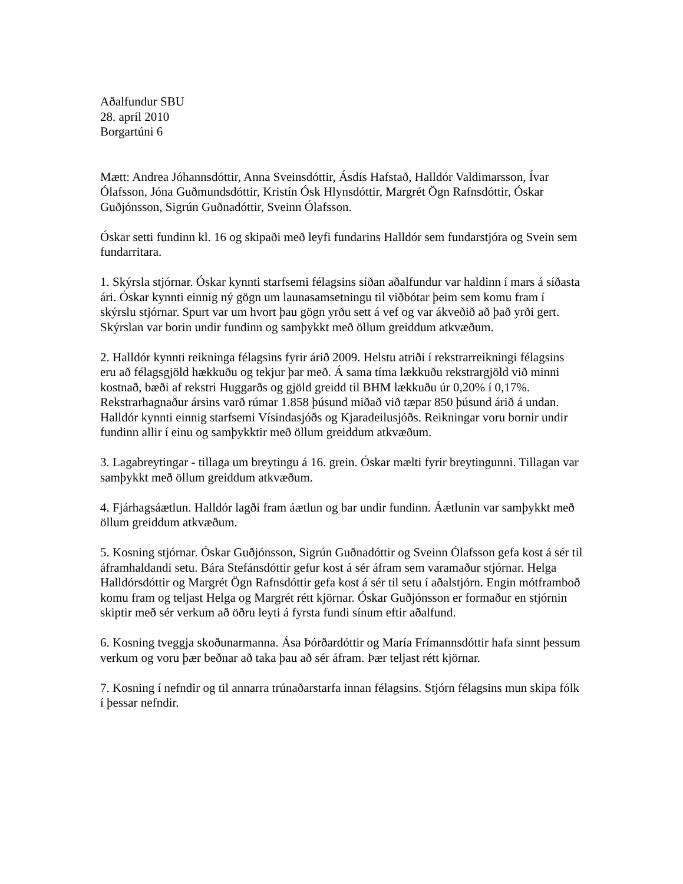Aðalfundur SBU
28. apríl 2010
Borgartúni 6
Mætt: Andrea Jóhannsdóttir, Anna Sveinsdóttir, Ásdís Hafstað, Halldór Valdimarsson, Ívar Ólafsson, Jóna Guðmundsdóttir, Kristín Ósk Hlynsdóttir, Margrét Ögn Rafnsdóttir, Óskar Guðjónsson, Sigrún Guðnadóttir, Sveinn Ólafsson.
Óskar setti fundinn kl. 16 og skipaði með leyfi fundarins Halldór sem fundarstjóra og Svein sem fundarritara.
1. Skýrsla stjórnar. Óskar kynnti starfsemi félagsins síðan aðalfundur var haldinn í mars á síðasta ári. Óskar kynnti einnig ný gögn um launasamsetningu til viðbótar þeim sem komu fram í skýrslu stjórnar. Spurt var um hvort þau gögn yrðu sett á vef og var ákveðið að það yrði gert. Skýrslan var borin undir fundinn og samþykkt með öllum greiddum atkvæðum.
2. Halldór kynnti reikninga félagsins fyrir árið 2009. Helstu atriði í rekstrarreikningi félagsins eru að félagsgjöld hækkuðu og tekjur þar með. Á sama tíma lækkuðu rekstrargjöld við minni kostnað, bæði af rekstri Huggarðs og gjöld greidd til BHM lækkuðu úr 0,20% í 0,17%. Rekstrarhagnaður ársins varð rúmar 1.858 þúsund miðað við tæpar 850 þúsund árið á undan. Halldór kynnti einnig starfsemi Vísindasjóðs og Kjaradeilusjóðs. Reikningar voru bornir undir fundinn allir í einu og samþykktir með öllum greiddum atkvæðum.
3. Lagabreytingar - tillaga um breytingu á 16. grein. Óskar mælti fyrir breytingunni. Tillagan var samþykkt með öllum greiddum atkvæðum.
4. Fjárhagsáætlun. Halldór lagði fram áætlun og bar undir fundinn. Áætlunin var samþykkt með öllum greiddum atkvæðum.
5. Kosning stjórnar. Óskar Guðjónsson, Sigrún Guðnadóttir og Sveinn Ólafsson gefa kost á sér til áframhaldandi setu. Bára Stefánsdóttir gefur kost á sér áfram sem varamaður stjórnar. Helga Halldórsdóttir og Margrét Ögn Rafnsdóttir gefa kost á sér til setu í aðalstjórn. Engin mótframboð komu fram og teljast Helga og Margrét rétt kjörnar. Óskar Guðjónsson er formaður en stjórnin skiptir með sér verkum að öðru leyti á fyrsta fundi sínum eftir aðalfund.
6. Kosning tveggja skoðunarmanna. Ása Þórðardóttir og María Frímannsdóttir hafa sinnt þessum verkum og voru þær beðnar að taka þau að sér áfram. Þær teljast rétt kjörnar.
7. Kosning í nefndir og til annarra trúnaðarstarfa innan félagsins. Stjórn félagsins mun skipa fólk í þessar nefndir.